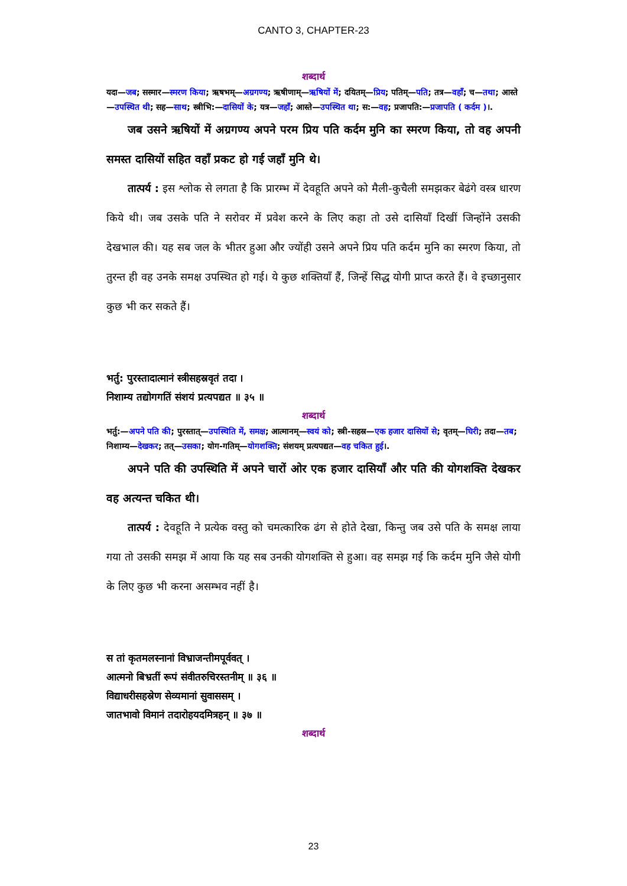CANTO 3, CHAPTER-23
शब्दार्थ
यदा—जब; सस्मार—स्मरण किया; ऋषभम्—अग्रगण्य; ऋषीणाम्—ऋषियों में; दयितम्—प्रिय; पतिम्—पति; तत्र—वहाँ; च—तथा; आस्ते—उपस्थित थी; सह—साथ; स्त्रीभि:—दासियों के; यत्र—जहाँ; आस्ते—उपस्थित था; स:—वह; प्रजापति:—प्रजापति ( कर्दम )।.
जब उसने ऋषियों में अग्रगण्य अपने परम प्रिय पति कर्दम मुनि का स्मरण किया, तो वह अपनी समस्त दासियों सहित वहाँ प्रकट हो गई जहाँ मुनि थे।
तात्पर्य : इस श्लोक से लगता है कि प्रारम्भ में देवहूति अपने को मैली-कुचैली समझकर बेढंगे वस्त्र धारण किये थी। जब उसके पति ने सरोवर में प्रवेश करने के लिए कहा तो उसे दासियाँ दिखीं जिन्होंने उसकी देखभाल की। यह सब जल के भीतर हुआ और ज्योंही उसने अपने प्रिय पति कर्दम मुनि का स्मरण किया, तो तुरन्त ही वह उनके समक्ष उपस्थित हो गई। ये कुछ शक्तियाँ हैं, जिन्हें सिद्ध योगी प्राप्त करते हैं। वे इच्छानुसार कुछ भी कर सकते हैं।
भर्तु: पुरस्तादात्मानं स्त्रीसहस्रवृतं तदा ।
निशाम्य तद्योगगतिं संशयं प्रत्यपद्यत ॥ ३५ ॥
शब्दार्थ
भर्तु:—अपने पति की; पुरस्तात्—उपस्थिति में, समक्ष; आत्मानम्—स्वयं को; स्त्री-सहस्र—एक हजार दासियों से; वृतम्—घिरी; तदा—तब; निशाम्य—देखकर; तत्—उसका; योग-गतिम्—योगशक्ति; संशयम् प्रत्यपद्यत—वह चकित हुई।.
अपने पति की उपस्थिति में अपने चारों ओर एक हजार दासियाँ और पति की योगशक्ति देखकर वह अत्यन्त चकित थी।
तात्पर्य : देवहूति ने प्रत्येक वस्तु को चमत्कारिक ढंग से होते देखा, किन्तु जब उसे पति के समक्ष लाया गया तो उसकी समझ में आया कि यह सब उनकी योगशक्ति से हुआ। वह समझ गई कि कर्दम मुनि जैसे योगी के लिए कुछ भी करना असम्भव नहीं है।
स तां कृतमलस्नानां विभ्राजन्तीमपूर्ववत् ।
आत्मनो बिभ्रतीं रूपं संवीतरुचिरस्तनीम् ॥ ३६ ॥
विद्याधरीसहस्रेण सेव्यमानां सुवाससम् ।
जातभावो विमानं तदारोहयदमित्रहन् ॥ ३७ ॥
शब्दार्थ
23